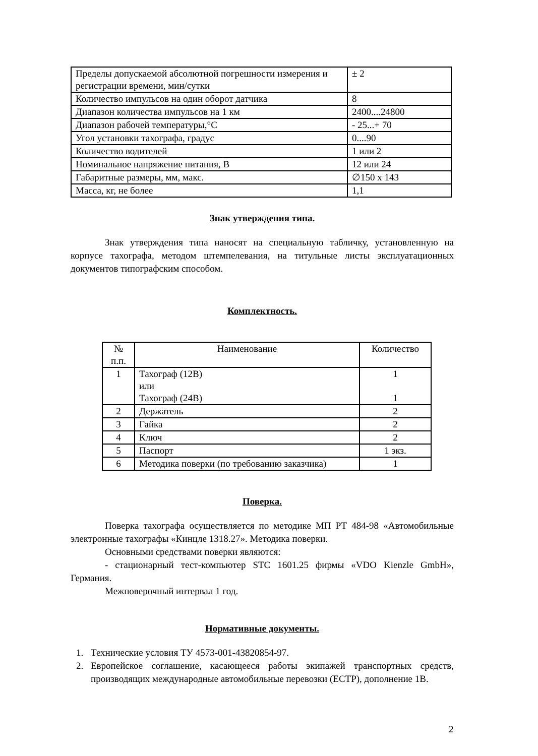| Пределы допускаемой абсолютной погрешности измерения и регистрации времени, мин/сутки | ± 2 |
| Количество импульсов на один оборот датчика | 8 |
| Диапазон количества импульсов на 1 км | 2400....24800 |
| Диапазон рабочей температуры,°C | - 25...+ 70 |
| Угол установки тахографа, градус | 0....90 |
| Количество водителей | 1 или 2 |
| Номинальное напряжение питания, В | 12 или 24 |
| Габаритные размеры, мм, макс. | ∅150 x 143 |
| Масса, кг, не более | 1,1 |
Знак утверждения типа.
Знак утверждения типа наносят на специальную табличку, установленную на корпусе тахографа, методом штемпелевания, на титульные листы эксплуатационных документов типографским способом.
Комплектность.
| № п.п. | Наименование | Количество |
| 1 | Тахограф (12В) или Тахограф (24В) | 1 1 |
| 2 | Держатель | 2 |
| 3 | Гайка | 2 |
| 4 | Ключ | 2 |
| 5 | Паспорт | 1 экз. |
| 6 | Методика поверки (по требованию заказчика) | 1 |
Поверка.
Поверка тахографа осуществляется по методике МП РТ 484-98 «Автомобильные электронные тахографы «Кинцле 1318.27». Методика поверки.
Основными средствами поверки являются:
- стационарный тест-компьютер STC 1601.25 фирмы «VDO Kienzle GmbH», Германия.
Межповерочный интервал 1 год.
Нормативные документы.
1. Технические условия ТУ 4573-001-43820854-97.
2. Европейское соглашение, касающееся работы экипажей транспортных средств, производящих международные автомобильные перевозки (ЕСТР), дополнение 1В.
2